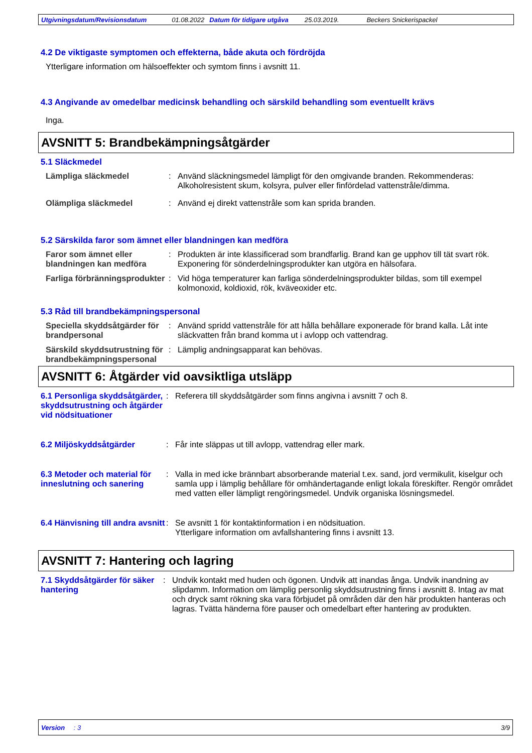Utgivningsdatum/Revisionsdatum 01.08.2022 Datum för tidigare utgåva 25.03.2019. Beckers Snickerispackel
4.2 De viktigaste symptomen och effekterna, både akuta och fördröjda
Ytterligare information om hälsoeffekter och symtom finns i avsnitt 11.
4.3 Angivande av omedelbar medicinsk behandling och särskild behandling som eventuellt krävs
Inga.
AVSNITT 5: Brandbekämpningsåtgärder
5.1 Släckmedel
Lämpliga släckmedel : Använd släckningsmedel lämpligt för den omgivande branden. Rekommenderas: Alkoholresistent skum, kolsyra, pulver eller finfördelad vattenstråle/dimma.
Olämpliga släckmedel : Använd ej direkt vattenstråle som kan sprida branden.
5.2 Särskilda faror som ämnet eller blandningen kan medföra
Faror som ämnet eller blandningen kan medföra
: Produkten är inte klassificerad som brandfarlig. Brand kan ge upphov till tät svart rök. Exponering för sönderdelningsprodukter kan utgöra en hälsofara.
Farliga förbränningsprodukter
: Vid höga temperaturer kan farliga sönderdelningsprodukter bildas, som till exempel kolmonoxid, koldioxid, rök, kväveoxider etc.
5.3 Råd till brandbekämpningspersonal
Speciella skyddsåtgärder för brandpersonal
: Använd spridd vattenstråle för att hålla behållare exponerade för brand kalla. Låt inte släckvatten från brand komma ut i avlopp och vattendrag.
Särskild skyddsutrustning för brandbekämpningspersonal
: Lämplig andningsapparat kan behövas.
AVSNITT 6: Åtgärder vid oavsiktliga utsläpp
6.1 Personliga skyddsåtgärder, skyddsutrustning och åtgärder vid nödsituationer
: Referera till skyddsåtgärder som finns angivna i avsnitt 7 och 8.
6.2 Miljöskyddsåtgärder : Får inte släppas ut till avlopp, vattendrag eller mark.
6.3 Metoder och material för inneslutning och sanering
: Valla in med icke brännbart absorberande material t.ex. sand, jord vermikulit, kiselgur och samla upp i lämplig behållare för omhändertagande enligt lokala föreskifter. Rengör området med vatten eller lämpligt rengöringsmedel. Undvik organiska lösningsmedel.
6.4 Hänvisning till andra avsnitt
: Se avsnitt 1 för kontaktinformation i en nödsituation.
Ytterligare information om avfallshantering finns i avsnitt 13.
AVSNITT 7: Hantering och lagring
7.1 Skyddsåtgärder för säker hantering
: Undvik kontakt med huden och ögonen. Undvik att inandas ånga. Undvik inandning av slipdamm. Information om lämplig personlig skyddsutrustning finns i avsnitt 8. Intag av mat och dryck samt rökning ska vara förbjudet på områden där den här produkten hanteras och lagras. Tvätta händerna före pauser och omedelbart efter hantering av produkten.
Version : 3 3/9